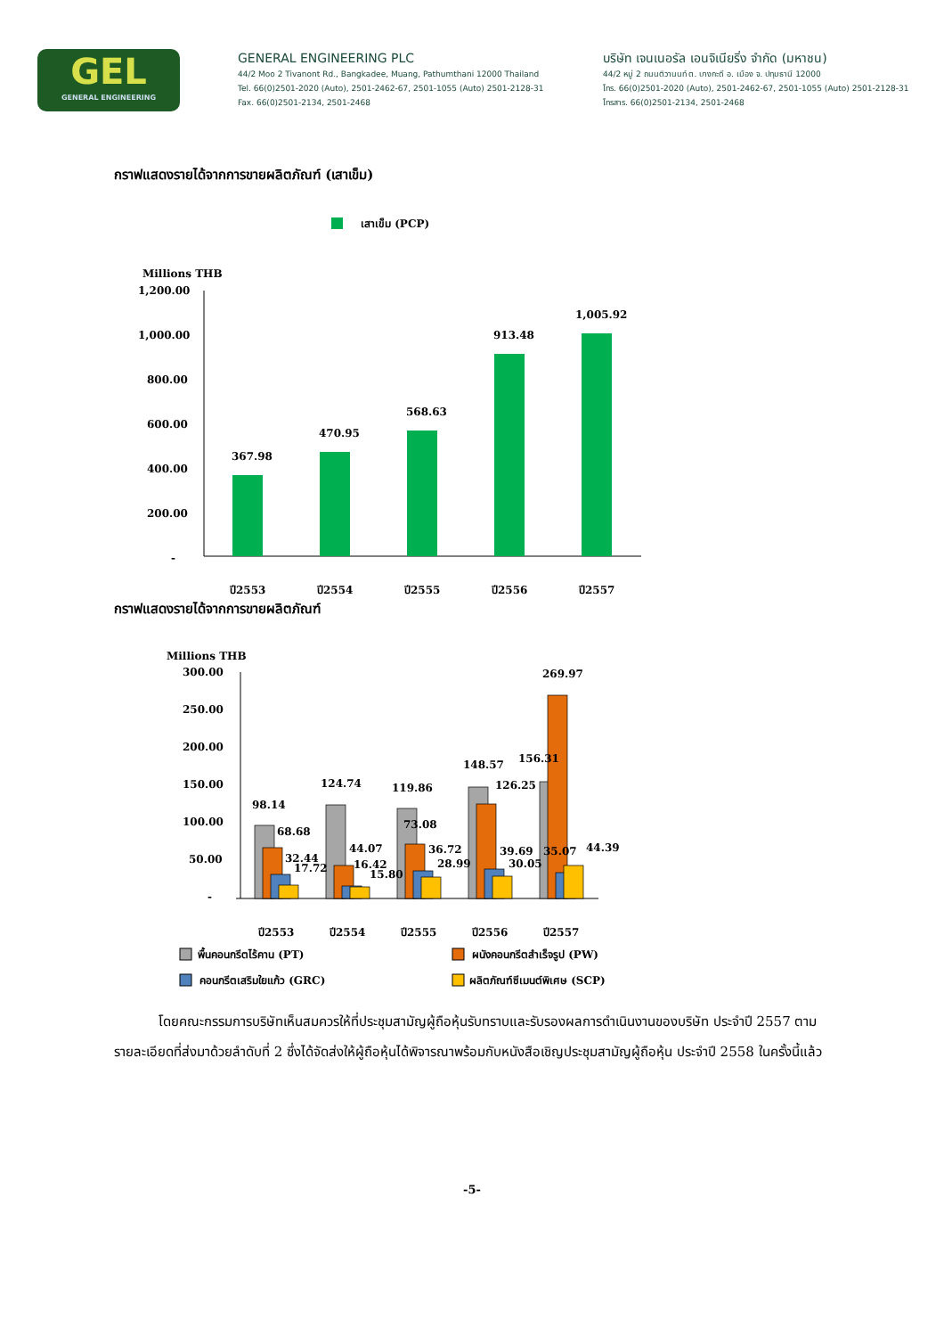GEL
GENERAL ENGINEERING
GENERAL ENGINEERING PLC
44/2 Moo 2 Tivanont Rd., Bangkadee, Muang, Pathumthani 12000 Thailand
Tel. 66(0)2501-2020 (Auto), 2501-2462-67, 2501-1055 (Auto) 2501-2128-31
Fax. 66(0)2501-2134, 2501-2468
บริษัท เจนเนอรัล เอนจิเนียริ่ง จำกัด (มหาชน)
44/2 หมู่ 2 ถนนติวานนท์ ต. บางกะดี อ. เมือง จ. ปทุมธานี 12000
โทร. 66(0)2501-2020 (Auto), 2501-2462-67, 2501-1055 (Auto) 2501-2128-31
โทรสาร. 66(0)2501-2134, 2501-2468
กราฟแสดงรายได้จากการขายผลิตภัณฑ์ (เสาเข็ม)
เสาเข็ม (PCP)
Millions THB
1,200.00
1,000.00
800.00
600.00
400.00
200.00
-
367.98
470.95
568.63
913.48
1,005.92
ปี2553
ปี2554
ปี2555
ปี2556
ปี2557
กราฟแสดงรายได้จากการขายผลิตภัณฑ์
Millions THB
300.00
250.00
200.00
150.00
100.00
50.00
-
98.14
68.68
32.44
17.72
124.74
44.07
16.42
15.80
119.86
73.08
36.72
28.99
148.57
126.25
39.69
30.05
156.31
269.97
35.07
44.39
ปี2553
ปี2554
ปี2555
ปี2556
ปี2557
พื้นคอนกรีตไร้คาน (PT)
ผนังคอนกรีตสำเร็จรูป (PW)
คอนกรีตเสริมใยแก้ว (GRC)
ผลิตภัณฑ์ซีเมนต์พิเศษ (SCP)
โดยคณะกรรมการบริษัทเห็นสมควรให้ที่ประชุมสามัญผู้ถือหุ้นรับทราบและรับรองผลการดำเนินงานของบริษัท ประจำปี 2557 ตามรายละเอียดที่ส่งมาด้วยลำดับที่ 2 ซึ่งได้จัดส่งให้ผู้ถือหุ้นได้พิจารณาพร้อมกับหนังสือเชิญประชุมสามัญผู้ถือหุ้น ประจำปี 2558 ในครั้งนี้แล้ว
-5-